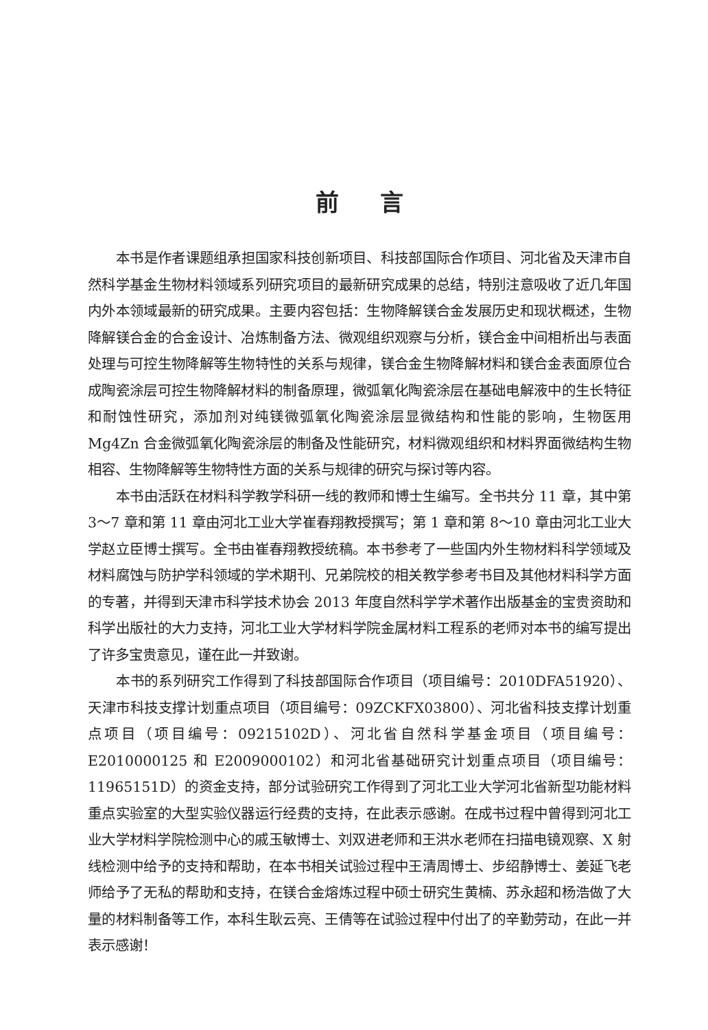前言
本书是作者课题组承担国家科技创新项目、科技部国际合作项目、河北省及天津市自然科学基金生物材料领域系列研究项目的最新研究成果的总结，特别注意吸收了近几年国内外本领域最新的研究成果。主要内容包括：生物降解镁合金发展历史和现状概述，生物降解镁合金的合金设计、冶炼制备方法、微观组织观察与分析，镁合金中间相析出与表面处理与可控生物降解等生物特性的关系与规律，镁合金生物降解材料和镁合金表面原位合成陶瓷涂层可控生物降解材料的制备原理，微弧氧化陶瓷涂层在基础电解液中的生长特征和耐蚀性研究，添加剂对纯镁微弧氧化陶瓷涂层显微结构和性能的影响，生物医用 Mg4Zn 合金微弧氧化陶瓷涂层的制备及性能研究，材料微观组织和材料界面微结构生物相容、生物降解等生物特性方面的关系与规律的研究与探讨等内容。
本书由活跃在材料科学教学科研一线的教师和博士生编写。全书共分 11 章，其中第 3～7 章和第 11 章由河北工业大学崔春翔教授撰写；第 1 章和第 8～10 章由河北工业大学赵立臣博士撰写。全书由崔春翔教授统稿。本书参考了一些国内外生物材料科学领域及材料腐蚀与防护学科领域的学术期刊、兄弟院校的相关教学参考书目及其他材料科学方面的专著，并得到天津市科学技术协会 2013 年度自然科学学术著作出版基金的宝贵资助和科学出版社的大力支持，河北工业大学材料学院金属材料工程系的老师对本书的编写提出了许多宝贵意见，谨在此一并致谢。
本书的系列研究工作得到了科技部国际合作项目（项目编号：2010DFA51920）、天津市科技支撑计划重点项目（项目编号：09ZCKFX03800）、河北省科技支撑计划重点项目（项目编号：09215102D）、河北省自然科学基金项目（项目编号：E2010000125 和 E2009000102）和河北省基础研究计划重点项目（项目编号：11965151D）的资金支持，部分试验研究工作得到了河北工业大学河北省新型功能材料重点实验室的大型实验仪器运行经费的支持，在此表示感谢。在成书过程中曾得到河北工业大学材料学院检测中心的戚玉敏博士、刘双进老师和王洪水老师在扫描电镜观察、X 射线检测中给予的支持和帮助，在本书相关试验过程中王清周博士、步绍静博士、姜延飞老师给予了无私的帮助和支持，在镁合金熔炼过程中硕士研究生黄楠、苏永超和杨浩做了大量的材料制备等工作，本科生耿云亮、王倩等在试验过程中付出了的辛勤劳动，在此一并表示感谢！